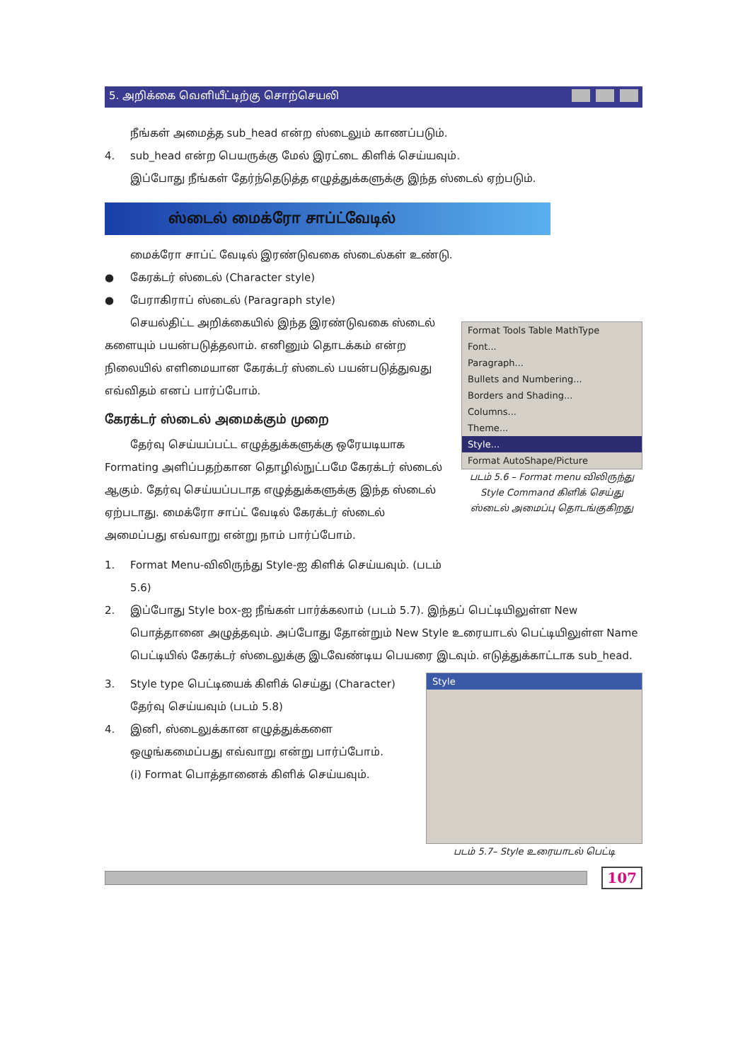5. அறிக்கை வெளியீட்டிற்கு சொற்செயலி
நீங்கள் அமைத்த sub_head என்ற ஸ்டைலும் காணப்படும்.
4. sub_head என்ற பெயருக்கு மேல் இரட்டை கிளிக் செய்யவும்.
இப்போது நீங்கள் தேர்ந்தெடுத்த எழுத்துக்களுக்கு இந்த ஸ்டைல் ஏற்படும்.
ஸ்டைல் மைக்ரோ சாப்ட்வேடில்
மைக்ரோ சாப்ட் வேடில் இரண்டுவகை ஸ்டைல்கள் உண்டு.
● கேரக்டர் ஸ்டைல் (Character style)
● பேராகிராப் ஸ்டைல் (Paragraph style)
செயல்திட்ட அறிக்கையில் இந்த இரண்டுவகை ஸ்டைல் களையும் பயன்படுத்தலாம். எனினும் தொடக்கம் என்ற நிலையில் எளிமையான கேரக்டர் ஸ்டைல் பயன்படுத்துவது எவ்விதம் எனப் பார்ப்போம்.
கேரக்டர் ஸ்டைல் அமைக்கும் முறை
தேர்வு செய்யப்பட்ட எழுத்துக்களுக்கு ஒரேயடியாக Formating அளிப்பதற்கான தொழில்நுட்பமே கேரக்டர் ஸ்டைல் ஆகும். தேர்வு செய்யப்படாத எழுத்துக்களுக்கு இந்த ஸ்டைல் ஏற்படாது. மைக்ரோ சாப்ட் வேடில் கேரக்டர் ஸ்டைல் அமைப்பது எவ்வாறு என்று நாம் பார்ப்போம்.
1. Format Menu-விலிருந்து Style-ஐ கிளிக் செய்யவும். (படம் 5.6)
Format Tools Table MathType
Font...
Paragraph...
Bullets and Numbering...
Borders and Shading...
Columns...
Theme...
Style...
Format AutoShape/Picture
படம் 5.6 – Format menu விலிருந்து Style Command கிளிக் செய்து ஸ்டைல் அமைப்பு தொடங்குகிறது
2. இப்போது Style box-ஐ நீங்கள் பார்க்கலாம் (படம் 5.7). இந்தப் பெட்டியிலுள்ள New பொத்தானை அழுத்தவும். அப்போது தோன்றும் New Style உரையாடல் பெட்டியிலுள்ள Name பெட்டியில் கேரக்டர் ஸ்டைலுக்கு இடவேண்டிய பெயரை இடவும். எடுத்துக்காட்டாக sub_head.
3. Style type பெட்டியைக் கிளிக் செய்து (Character) தேர்வு செய்யவும் (படம் 5.8)
4. இனி, ஸ்டைலுக்கான எழுத்துக்களை ஒழுங்கமைப்பது எவ்வாறு என்று பார்ப்போம்.
(i) Format பொத்தானைக் கிளிக் செய்யவும்.
Style
படம் 5.7– Style உரையாடல் பெட்டி
107